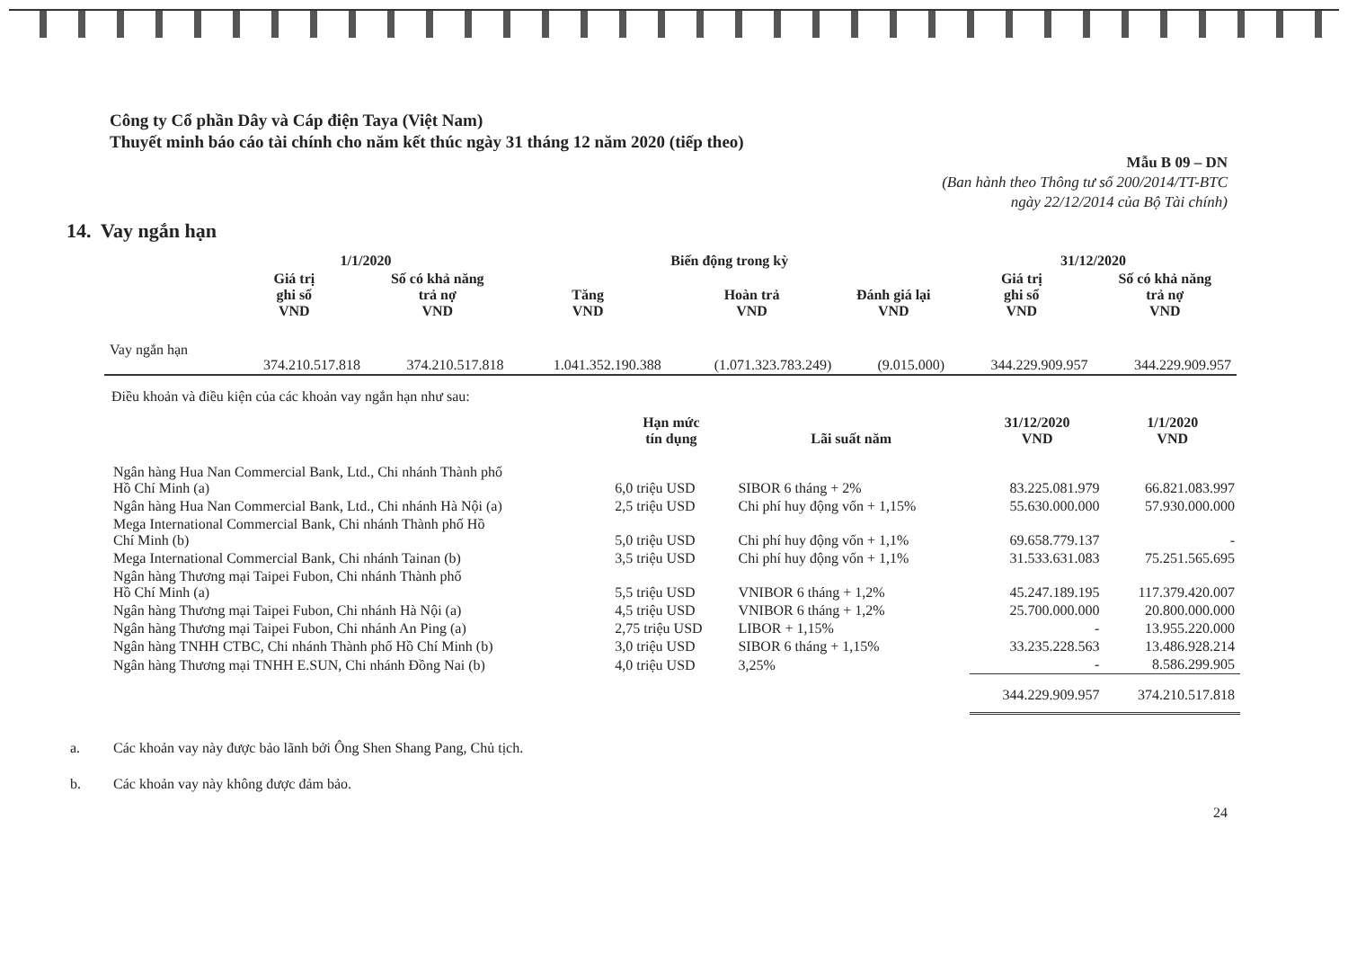Công ty Cổ phần Dây và Cáp điện Taya (Việt Nam)
Thuyết minh báo cáo tài chính cho năm kết thúc ngày 31 tháng 12 năm 2020 (tiếp theo)
Mẫu B 09 – DN
(Ban hành theo Thông tư số 200/2014/TT-BTC
ngày 22/12/2014 của Bộ Tài chính)
14. Vay ngắn hạn
| | 1/1/2020 | | Biến động trong kỳ | | | 31/12/2020 | |
| --- | --- | --- | --- | --- | --- | --- | --- |
| | Giá trị ghi sổ VND | Số có khả năng trả nợ VND | Tăng VND | Hoàn trả VND | Đánh giá lại VND | Giá trị ghi sổ VND | Số có khả năng trả nợ VND |
| Vay ngắn hạn | 374.210.517.818 | 374.210.517.818 | 1.041.352.190.388 | (1.071.323.783.249) | (9.015.000) | 344.229.909.957 | 344.229.909.957 |
Điều khoản và điều kiện của các khoản vay ngắn hạn như sau:
| | Hạn mức tín dụng | Lãi suất năm | 31/12/2020 VND | 1/1/2020 VND |
| --- | --- | --- | --- | --- |
| Ngân hàng Hua Nan Commercial Bank, Ltd., Chi nhánh Thành phố Hồ Chí Minh (a) | 6,0 triệu USD | SIBOR 6 tháng + 2% | 83.225.081.979 | 66.821.083.997 |
| Ngân hàng Hua Nan Commercial Bank, Ltd., Chi nhánh Hà Nội (a) | 2,5 triệu USD | Chi phí huy động vốn + 1,15% | 55.630.000.000 | 57.930.000.000 |
| Mega International Commercial Bank, Chi nhánh Thành phố Hồ Chí Minh (b) | 5,0 triệu USD | Chi phí huy động vốn + 1,1% | 69.658.779.137 | - |
| Mega International Commercial Bank, Chi nhánh Tainan (b) | 3,5 triệu USD | Chi phí huy động vốn + 1,1% | 31.533.631.083 | 75.251.565.695 |
| Ngân hàng Thương mại Taipei Fubon, Chi nhánh Thành phố Hồ Chí Minh (a) | 5,5 triệu USD | VNIBOR 6 tháng + 1,2% | 45.247.189.195 | 117.379.420.007 |
| Ngân hàng Thương mại Taipei Fubon, Chi nhánh Hà Nội (a) | 4,5 triệu USD | VNIBOR 6 tháng + 1,2% | 25.700.000.000 | 20.800.000.000 |
| Ngân hàng Thương mại Taipei Fubon, Chi nhánh An Ping (a) | 2,75 triệu USD | LIBOR + 1,15% | - | 13.955.220.000 |
| Ngân hàng TNHH CTBC, Chi nhánh Thành phố Hồ Chí Minh (b) | 3,0 triệu USD | SIBOR 6 tháng + 1,15% | 33.235.228.563 | 13.486.928.214 |
| Ngân hàng Thương mại TNHH E.SUN, Chi nhánh Đồng Nai (b) | 4,0 triệu USD | 3,25% | - | 8.586.299.905 |
| | | | 344.229.909.957 | 374.210.517.818 |
a. Các khoản vay này được bảo lãnh bởi Ông Shen Shang Pang, Chủ tịch.
b. Các khoản vay này không được đảm bảo.
24